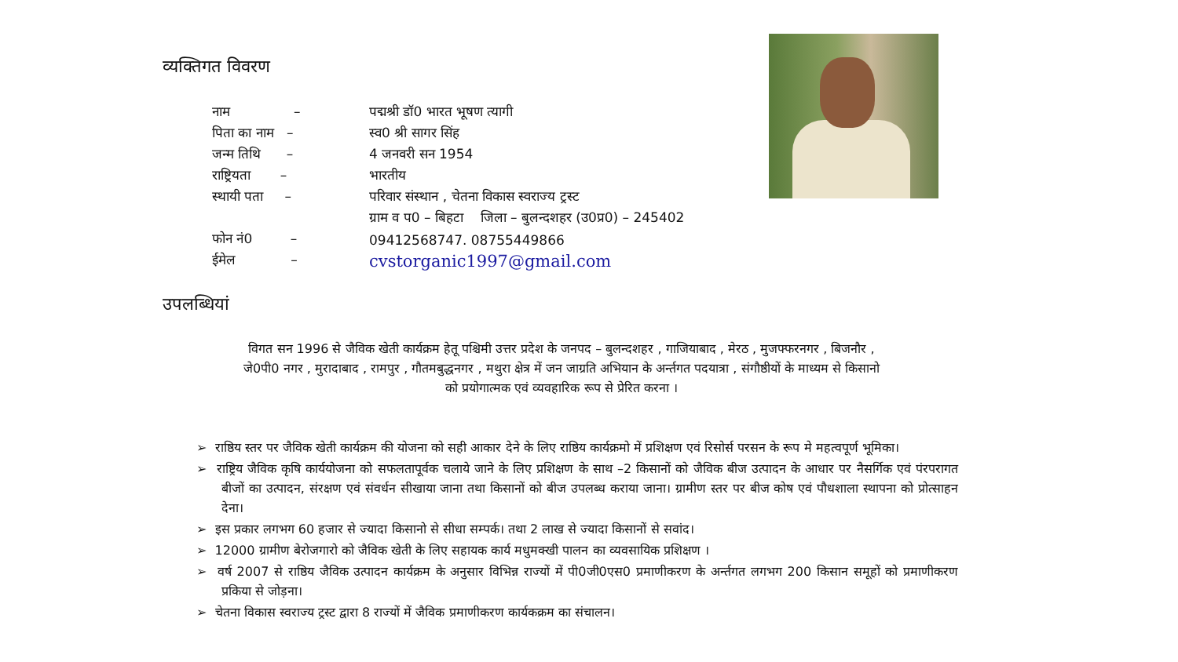व्यक्तिगत विवरण
| नाम – | पद्मश्री डॉ0 भारत भूषण त्यागी |
| पिता का नाम – | स्व0 श्री सागर सिंह |
| जन्म तिथि – | 4 जनवरी सन 1954 |
| राष्ट्रियता – | भारतीय |
| स्थायी पता – | परिवार संस्थान , चेतना विकास स्वराज्य ट्रस्ट |
| | ग्राम व प0 – बिहटा जिला – बुलन्दशहर (उ0प्र0) – 245402 |
| फोन नं0 – | 09412568747. 08755449866 |
| ईमेल – | cvstorganic1997@gmail.com |
उपलब्धियां
विगत सन 1996 से जैविक खेती कार्यक्रम हेतू पश्चिमी उत्तर प्रदेश के जनपद – बुलन्दशहर , गाजियाबाद , मेरठ , मुजफ्फरनगर , बिजनौर , जे0पी0 नगर , मुरादाबाद , रामपुर , गौतमबुद्धनगर , मथुरा क्षेत्र में जन जाग्रति अभियान के अर्न्तगत पदयात्रा , संगौष्ठीयों के माध्यम से किसानो को प्रयोगात्मक एवं व्यवहारिक रूप से प्रेरित करना ।
➢ राष्ठिय स्तर पर जैविक खेती कार्यक्रम की योजना को सही आकार देने के लिए राष्ठिय कार्यक्रमो में प्रशिक्षण एवं रिसोर्स परसन के रूप मे महत्वपूर्ण भूमिका।
➢ राष्ट्रिय जैविक कृषि कार्ययोजना को सफलतापूर्वक चलाये जाने के लिए प्रशिक्षण के साथ –2 किसानों को जैविक बीज उत्पादन के आधार पर नैसर्गिक एवं पंरपरागत बीजों का उत्पादन, संरक्षण एवं संवर्धन सीखाया जाना तथा किसानों को बीज उपलब्ध कराया जाना। ग्रामीण स्तर पर बीज कोष एवं पौधशाला स्थापना को प्रोत्साहन देना।
➢ इस प्रकार लगभग 60 हजार से ज्यादा किसानो से सीधा सम्पर्क। तथा 2 लाख से ज्यादा किसानों से सवांद।
➢ 12000 ग्रामीण बेरोजगारो को जैविक खेती के लिए सहायक कार्य मधुमक्खी पालन का व्यवसायिक प्रशिक्षण ।
➢ वर्ष 2007 से राष्ठिय जैविक उत्पादन कार्यक्रम के अनुसार विभिन्न राज्यों में पी0जी0एस0 प्रमाणीकरण के अर्न्तगत लगभग 200 किसान समूहों को प्रमाणीकरण प्रकिया से जोड़ना।
➢ चेतना विकास स्वराज्य ट्रस्ट द्वारा 8 राज्यों में जैविक प्रमाणीकरण कार्यकक्रम का संचालन।